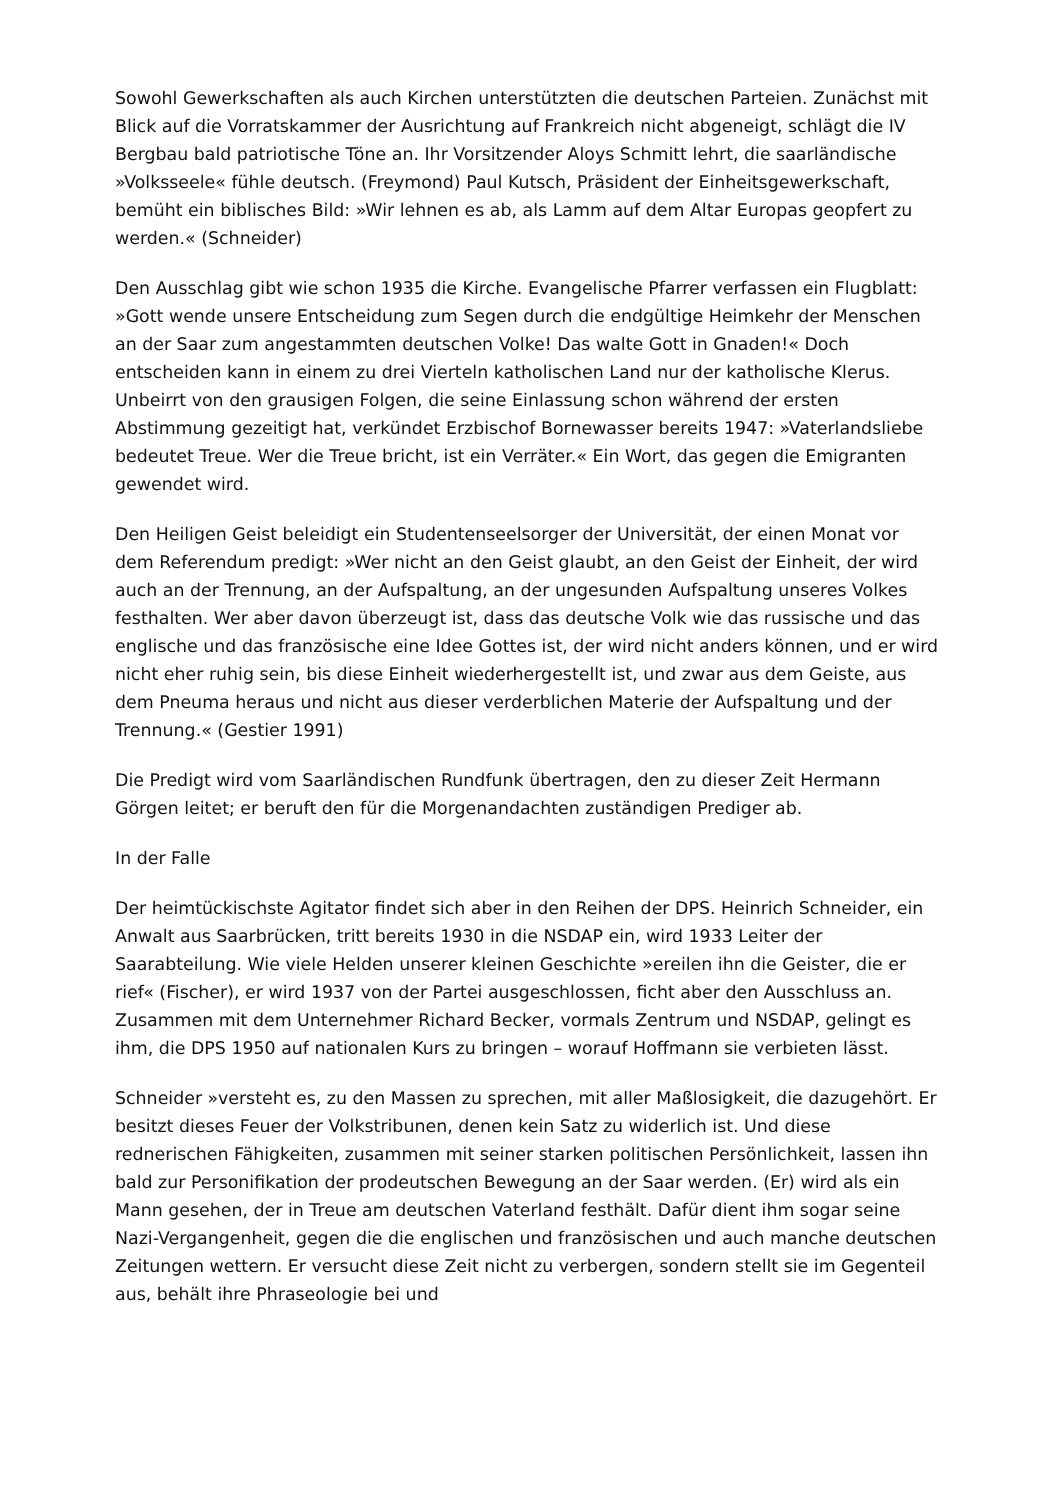Sowohl Gewerkschaften als auch Kirchen unterstützten die deutschen Parteien. Zunächst mit Blick auf die Vorratskammer der Ausrichtung auf Frankreich nicht abgeneigt, schlägt die IV Bergbau bald patriotische Töne an. Ihr Vorsitzender Aloys Schmitt lehrt, die saarländische »Volksseele« fühle deutsch. (Freymond) Paul Kutsch, Präsident der Einheitsgewerkschaft, bemüht ein biblisches Bild: »Wir lehnen es ab, als Lamm auf dem Altar Europas geopfert zu werden.« (Schneider)
Den Ausschlag gibt wie schon 1935 die Kirche. Evangelische Pfarrer verfassen ein Flugblatt: »Gott wende unsere Entscheidung zum Segen durch die endgültige Heimkehr der Menschen an der Saar zum angestammten deutschen Volke! Das walte Gott in Gnaden!« Doch entscheiden kann in einem zu drei Vierteln katholischen Land nur der katholische Klerus. Unbeirrt von den grausigen Folgen, die seine Einlassung schon während der ersten Abstimmung gezeitigt hat, verkündet Erzbischof Bornewasser bereits 1947: »Vaterlandsliebe bedeutet Treue. Wer die Treue bricht, ist ein Verräter.« Ein Wort, das gegen die Emigranten gewendet wird.
Den Heiligen Geist beleidigt ein Studentenseelsorger der Universität, der einen Monat vor dem Referendum predigt: »Wer nicht an den Geist glaubt, an den Geist der Einheit, der wird auch an der Trennung, an der Aufspaltung, an der ungesunden Aufspaltung unseres Volkes festhalten. Wer aber davon überzeugt ist, dass das deutsche Volk wie das russische und das englische und das französische eine Idee Gottes ist, der wird nicht anders können, und er wird nicht eher ruhig sein, bis diese Einheit wiederhergestellt ist, und zwar aus dem Geiste, aus dem Pneuma heraus und nicht aus dieser verderblichen Materie der Aufspaltung und der Trennung.« (Gestier 1991)
Die Predigt wird vom Saarländischen Rundfunk übertragen, den zu dieser Zeit Hermann Görgen leitet; er beruft den für die Morgenandachten zuständigen Prediger ab.
In der Falle
Der heimtückischste Agitator findet sich aber in den Reihen der DPS. Heinrich Schneider, ein Anwalt aus Saarbrücken, tritt bereits 1930 in die NSDAP ein, wird 1933 Leiter der Saarabteilung. Wie viele Helden unserer kleinen Geschichte »ereilen ihn die Geister, die er rief« (Fischer), er wird 1937 von der Partei ausgeschlossen, ficht aber den Ausschluss an. Zusammen mit dem Unternehmer Richard Becker, vormals Zentrum und NSDAP, gelingt es ihm, die DPS 1950 auf nationalen Kurs zu bringen – worauf Hoffmann sie verbieten lässt.
Schneider »versteht es, zu den Massen zu sprechen, mit aller Maßlosigkeit, die dazugehört. Er besitzt dieses Feuer der Volkstribunen, denen kein Satz zu widerlich ist. Und diese rednerischen Fähigkeiten, zusammen mit seiner starken politischen Persönlichkeit, lassen ihn bald zur Personifikation der prodeutschen Bewegung an der Saar werden. (Er) wird als ein Mann gesehen, der in Treue am deutschen Vaterland festhält. Dafür dient ihm sogar seine Nazi-Vergangenheit, gegen die die englischen und französischen und auch manche deutschen Zeitungen wettern. Er versucht diese Zeit nicht zu verbergen, sondern stellt sie im Gegenteil aus, behält ihre Phraseologie bei und